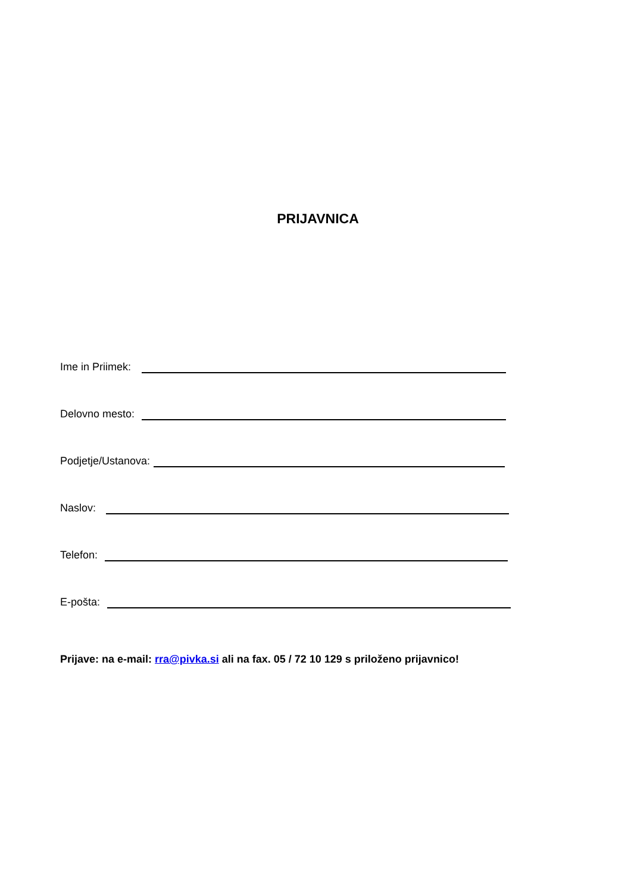PRIJAVNICA
Ime in Priimek:
Delovno mesto:
Podjetje/Ustanova:
Naslov:
Telefon:
E-pošta:
Prijave: na e-mail: rra@pivka.si ali na fax. 05 / 72 10 129 s priloženo prijavnico!